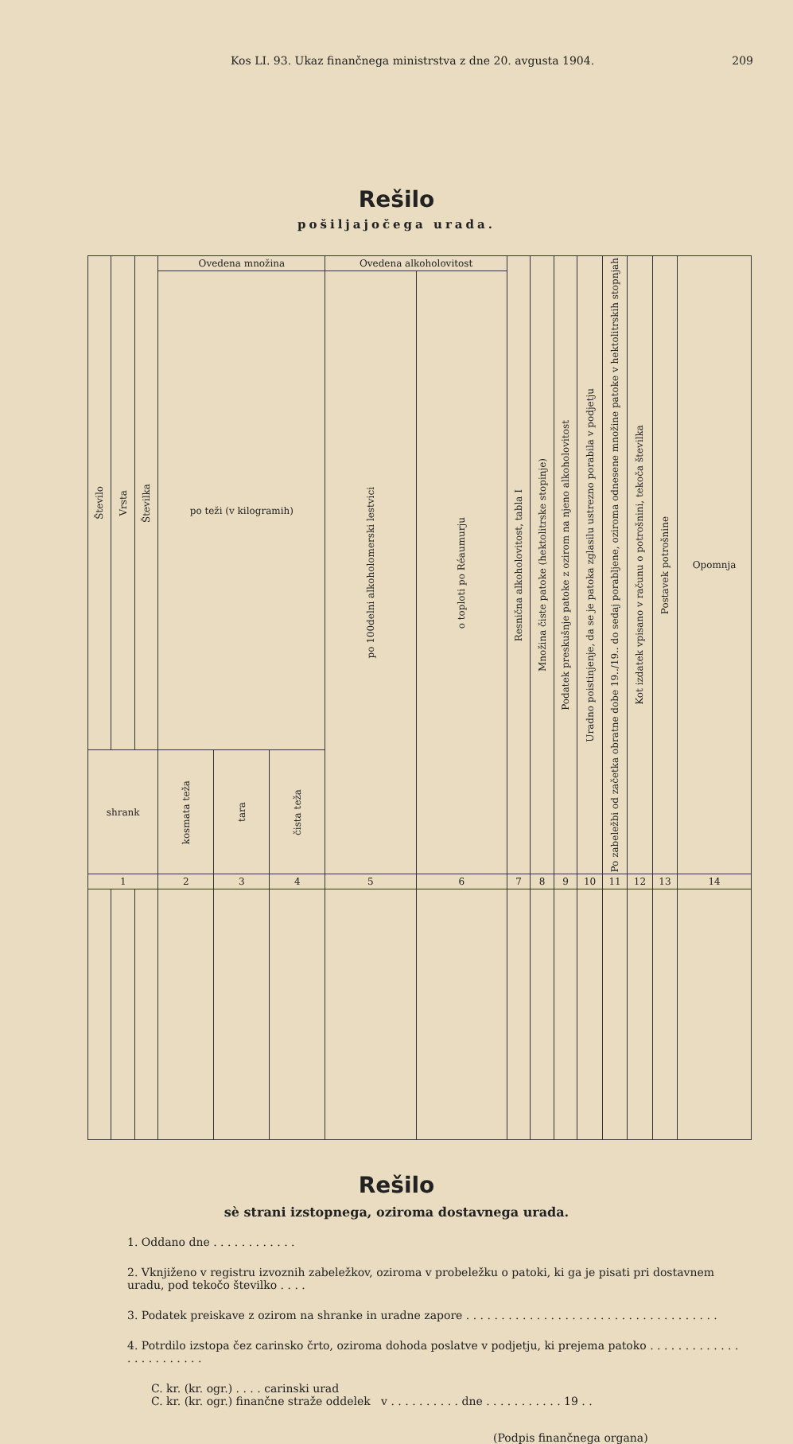Kos LI. 93. Ukaz finančnega ministrstva z dne 20. avgusta 1904. 209
Rešilo
pošiljajočega urada.
| Število | Vrsta | Številka | Ovedena množina | | | Ovedena alkoholovitost | | Resnična alkoholovitost, tabla I | Množina čiste patoke (hektolitrske stopinje) | Podatek preskušnje patoke z ozirom na njeno alkoholovitost | Uradno poistinjenje, da se je patoka zglasilu ustrezno porabila v podjetju | Po zabeležbi od začetka obratne dobe 19../19.. do sedaj porabljene, oziroma odnesene množine patoke v hektolitrskih stopnjah | Kot izdatek vpisano v računu o potrošnini, tekoča številka | Postavek potrošnine | Opomnja |
| --- | --- | --- | --- | --- | --- | --- | --- | --- | --- | --- | --- | --- | --- | --- | --- |
| | | | po teži (v kilogramih) | | | po 100delni alkoholomerski lestvici | o toploti po Réaumurju | | | | | | | | |
| shrank | | | kosmata teža | tara | čista teža | | | | | | | | | | |
| 1 | | | 2 | 3 | 4 | 5 | 6 | 7 | 8 | 9 | 10 | 11 | 12 | 13 | 14 |
Rešilo
sè strani izstopnega, oziroma dostavnega urada.
1. Oddano dne . . . . . . . . . . . .
2. Vknjiženo v registru izvoznih zabeležkov, oziroma v probeležku o patoki, ki ga je pisati pri dostavnem uradu, pod tekočo številko . . . .
3. Podatek preiskave z ozirom na shranke in uradne zapore . . . . . . . . . . . . . . . . . . . . . . . . . . . . . . . . . . . .
4. Potrdilo izstopa čez carinsko črto, oziroma dohoda poslatve v podjetju, ki prejema patoko . . . . . . . . . . . . . . . . . . . . . . . .
C. kr. (kr. ogr.) . . . . carinski urad
C. kr. (kr. ogr.) finančne straže oddelek v . . . . . . . . . . dne . . . . . . . . . . . 19 . .
(Podpis finančnega organa)